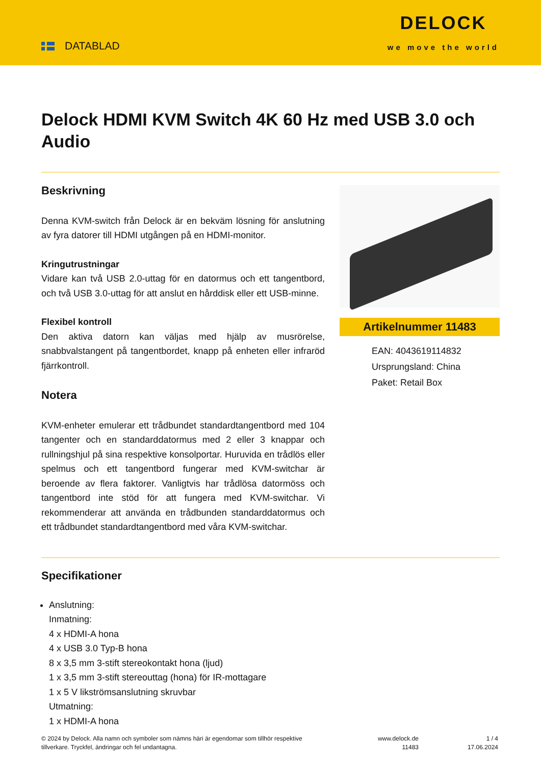DATABLAD
DELOCK
we move the world
Delock HDMI KVM Switch 4K 60 Hz med USB 3.0 och Audio
Beskrivning
Denna KVM-switch från Delock är en bekväm lösning för anslutning av fyra datorer till HDMI utgången på en HDMI-monitor.
Kringutrustningar
Vidare kan två USB 2.0-uttag för en datormus och ett tangentbord, och två USB 3.0-uttag för att anslut en hårddisk eller ett USB-minne.
Flexibel kontroll
Den aktiva datorn kan väljas med hjälp av musrörelse, snabbvalstangent på tangentbordet, knapp på enheten eller infraröd fjärrkontroll.
Notera
KVM-enheter emulerar ett trådbundet standardtangentbord med 104 tangenter och en standarddatormus med 2 eller 3 knappar och rullningshjul på sina respektive konsolportar. Huruvida en trådlös eller spelmus och ett tangentbord fungerar med KVM-switchar är beroende av flera faktorer. Vanligtvis har trådlösa datormöss och tangentbord inte stöd för att fungera med KVM-switchar. Vi rekommenderar att använda en trådbunden standarddatormus och ett trådbundet standardtangentbord med våra KVM-switchar.
Artikelnummer 11483
EAN: 4043619114832
Ursprungsland: China
Paket: Retail Box
Specifikationer
Anslutning:
Inmatning:
4 x HDMI-A hona
4 x USB 3.0 Typ-B hona
8 x 3,5 mm 3-stift stereokontakt hona (ljud)
1 x 3,5 mm 3-stift stereouttag (hona) för IR-mottagare
1 x 5 V likströmsanslutning skruvbar
Utmatning:
1 x HDMI-A hona
© 2024 by Delock. Alla namn och symboler som nämns häri är egendomar som tillhör respektive tillverkare. Tryckfel, ändringar och fel undantagna.
www.delock.de
11483
1 / 4
17.06.2024